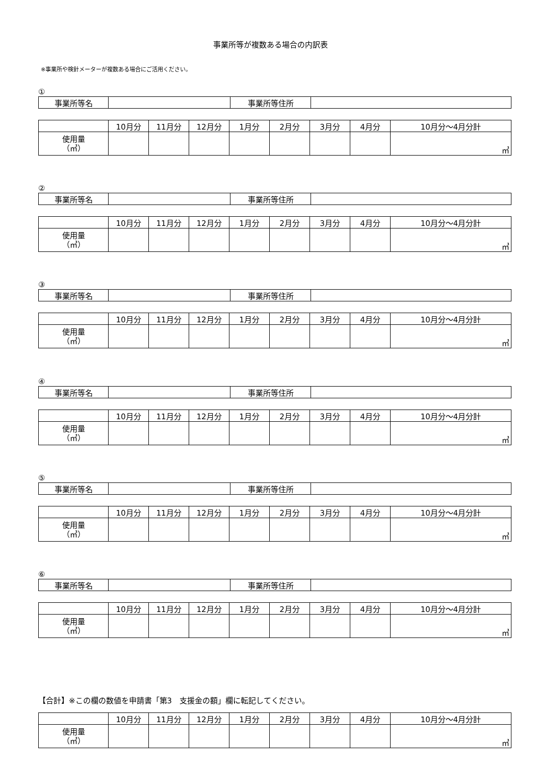事業所等が複数ある場合の内訳表
※事業所や検針メーターが複数ある場合にご活用ください。
①
| 事業所等名 | | 事業所等住所 | |
| | 10月分 | 11月分 | 12月分 | 1月分 | 2月分 | 3月分 | 4月分 | 10月分～4月分計 |
| --- | --- | --- | --- | --- | --- | --- | --- | --- |
| 使用量 （㎥） | | | | | | | | ㎥ |
②
| 事業所等名 | | 事業所等住所 | |
| | 10月分 | 11月分 | 12月分 | 1月分 | 2月分 | 3月分 | 4月分 | 10月分～4月分計 |
| --- | --- | --- | --- | --- | --- | --- | --- | --- |
| 使用量 （㎥） | | | | | | | | ㎥ |
③
| 事業所等名 | | 事業所等住所 | |
| | 10月分 | 11月分 | 12月分 | 1月分 | 2月分 | 3月分 | 4月分 | 10月分～4月分計 |
| --- | --- | --- | --- | --- | --- | --- | --- | --- |
| 使用量 （㎥） | | | | | | | | ㎥ |
④
| 事業所等名 | | 事業所等住所 | |
| | 10月分 | 11月分 | 12月分 | 1月分 | 2月分 | 3月分 | 4月分 | 10月分～4月分計 |
| --- | --- | --- | --- | --- | --- | --- | --- | --- |
| 使用量 （㎥） | | | | | | | | ㎥ |
⑤
| 事業所等名 | | 事業所等住所 | |
| | 10月分 | 11月分 | 12月分 | 1月分 | 2月分 | 3月分 | 4月分 | 10月分～4月分計 |
| --- | --- | --- | --- | --- | --- | --- | --- | --- |
| 使用量 （㎥） | | | | | | | | ㎥ |
⑥
| 事業所等名 | | 事業所等住所 | |
| | 10月分 | 11月分 | 12月分 | 1月分 | 2月分 | 3月分 | 4月分 | 10月分～4月分計 |
| --- | --- | --- | --- | --- | --- | --- | --- | --- |
| 使用量 （㎥） | | | | | | | | ㎥ |
【合計】※この欄の数値を申請書「第3　支援金の額」欄に転記してください。
| | 10月分 | 11月分 | 12月分 | 1月分 | 2月分 | 3月分 | 4月分 | 10月分～4月分計 |
| --- | --- | --- | --- | --- | --- | --- | --- | --- |
| 使用量 （㎥） | | | | | | | | ㎥ |